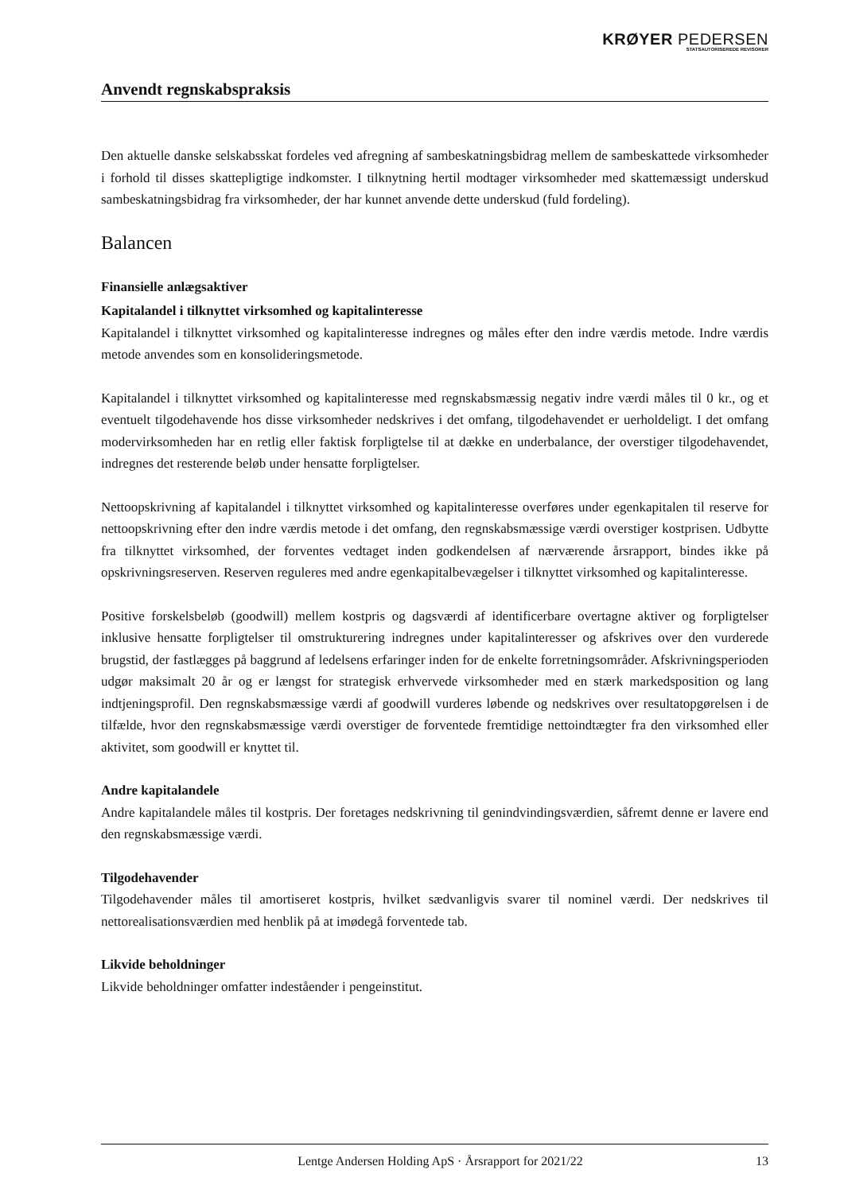KRØYER PEDERSEN
STATSAUTORISEREDE REVISORER
Anvendt regnskabspraksis
Den aktuelle danske selskabsskat fordeles ved afregning af sambeskatningsbidrag mellem de sambeskattede virksomheder i forhold til disses skattepligtige indkomster. I tilknytning hertil modtager virksomheder med skattemæssigt underskud sambeskatningsbidrag fra virksomheder, der har kunnet anvende dette underskud (fuld fordeling).
Balancen
Finansielle anlægsaktiver
Kapitalandel i tilknyttet virksomhed og kapitalinteresse
Kapitalandel i tilknyttet virksomhed og kapitalinteresse indregnes og måles efter den indre værdis metode. Indre værdis metode anvendes som en konsolideringsmetode.
Kapitalandel i tilknyttet virksomhed og kapitalinteresse med regnskabsmæssig negativ indre værdi måles til 0 kr., og et eventuelt tilgodehavende hos disse virksomheder nedskrives i det omfang, tilgodehavendet er uerholdeligt. I det omfang modervirksomheden har en retlig eller faktisk forpligtelse til at dække en underbalance, der overstiger tilgodehavendet, indregnes det resterende beløb under hensatte forpligtelser.
Nettoopskrivning af kapitalandel i tilknyttet virksomhed og kapitalinteresse overføres under egenkapitalen til reserve for nettoopskrivning efter den indre værdis metode i det omfang, den regnskabsmæssige værdi overstiger kostprisen. Udbytte fra tilknyttet virksomhed, der forventes vedtaget inden godkendelsen af nærværende årsrapport, bindes ikke på opskrivningsreserven. Reserven reguleres med andre egenkapitalbevægelser i tilknyttet virksomhed og kapitalinteresse.
Positive forskelsbeløb (goodwill) mellem kostpris og dagsværdi af identificerbare overtagne aktiver og forpligtelser inklusive hensatte forpligtelser til omstrukturering indregnes under kapitalinteresser og afskrives over den vurderede brugstid, der fastlægges på baggrund af ledelsens erfaringer inden for de enkelte forretningsområder. Afskrivningsperioden udgør maksimalt 20 år og er længst for strategisk erhvervede virksomheder med en stærk markedsposition og lang indtjeningsprofil. Den regnskabsmæssige værdi af goodwill vurderes løbende og nedskrives over resultatopgørelsen i de tilfælde, hvor den regnskabsmæssige værdi overstiger de forventede fremtidige nettoindtægter fra den virksomhed eller aktivitet, som goodwill er knyttet til.
Andre kapitalandele
Andre kapitalandele måles til kostpris. Der foretages nedskrivning til genindvindingsværdien, såfremt denne er lavere end den regnskabsmæssige værdi.
Tilgodehavender
Tilgodehavender måles til amortiseret kostpris, hvilket sædvanligvis svarer til nominel værdi. Der nedskrives til nettorealisationsværdien med henblik på at imødegå forventede tab.
Likvide beholdninger
Likvide beholdninger omfatter indeståender i pengeinstitut.
Lentge Andersen Holding ApS · Årsrapport for 2021/22 13